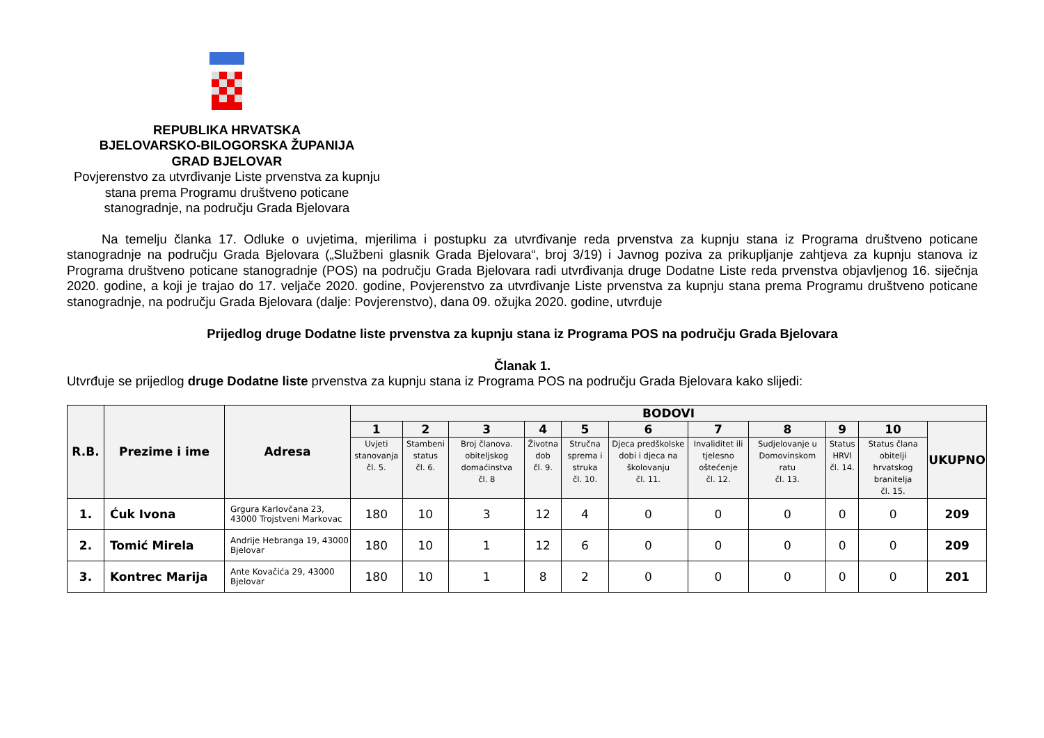REPUBLIKA HRVATSKA
BJELOVARSKO-BILOGORSKA ŽUPANIJA
GRAD BJELOVAR
Povjerenstvo za utvrđivanje Liste prvenstva za kupnju stana prema Programu društveno poticane stanogradnje, na području Grada Bjelovara
Na temelju članka 17. Odluke o uvjetima, mjerilima i postupku za utvrđivanje reda prvenstva za kupnju stana iz Programa društveno poticane stanogradnje na području Grada Bjelovara („Službeni glasnik Grada Bjelovara“, broj 3/19) i Javnog poziva za prikupljanje zahtjeva za kupnju stanova iz Programa društveno poticane stanogradnje (POS) na području Grada Bjelovara radi utvrđivanja druge Dodatne Liste reda prvenstva objavljenog 16. siječnja 2020. godine, a koji je trajao do 17. veljače 2020. godine, Povjerenstvo za utvrđivanje Liste prvenstva za kupnju stana prema Programu društveno poticane stanogradnje, na području Grada Bjelovara (dalje: Povjerenstvo), dana 09. ožujka 2020. godine, utvrđuje
Prijedlog druge Dodatne liste prvenstva za kupnju stana iz Programa POS na području Grada Bjelovara
Članak 1.
Utvrđuje se prijedlog druge Dodatne liste prvenstva za kupnju stana iz Programa POS na području Grada Bjelovara kako slijedi:
| R.B. | Prezime i ime | Adresa | BODOVI | | | | | | | | | | |
| --- | --- | --- | --- | --- | --- | --- | --- | --- | --- | --- | --- | --- | --- |
| | | | 1 | 2 | 3 | 4 | 5 | 6 | 7 | 8 | 9 | 10 | UKUPNO |
| | | | Uvjeti stanovanja čl. 5. | Stambeni status čl. 6. | Broj članova. obiteljskog domaćinstva čl. 8 | Životna dob čl. 9. | Stručna sprema i struka čl. 10. | Djeca predškolske dobi i djeca na školovanju čl. 11. | Invaliditet ili tjelesno oštećenje čl. 12. | Sudjelovanje u Domovinskom ratu čl. 13. | Status HRVI čl. 14. | Status člana obitelji hrvatskog branitelja čl. 15. | |
| 1. | Ćuk Ivona | Grgura Karlovčana 23, 43000 Trojstveni Markovac | 180 | 10 | 3 | 12 | 4 | 0 | 0 | 0 | 0 | 0 | 209 |
| 2. | Tomić Mirela | Andrije Hebranga 19, 43000 Bjelovar | 180 | 10 | 1 | 12 | 6 | 0 | 0 | 0 | 0 | 0 | 209 |
| 3. | Kontrec Marija | Ante Kovačića 29, 43000 Bjelovar | 180 | 10 | 1 | 8 | 2 | 0 | 0 | 0 | 0 | 0 | 201 |